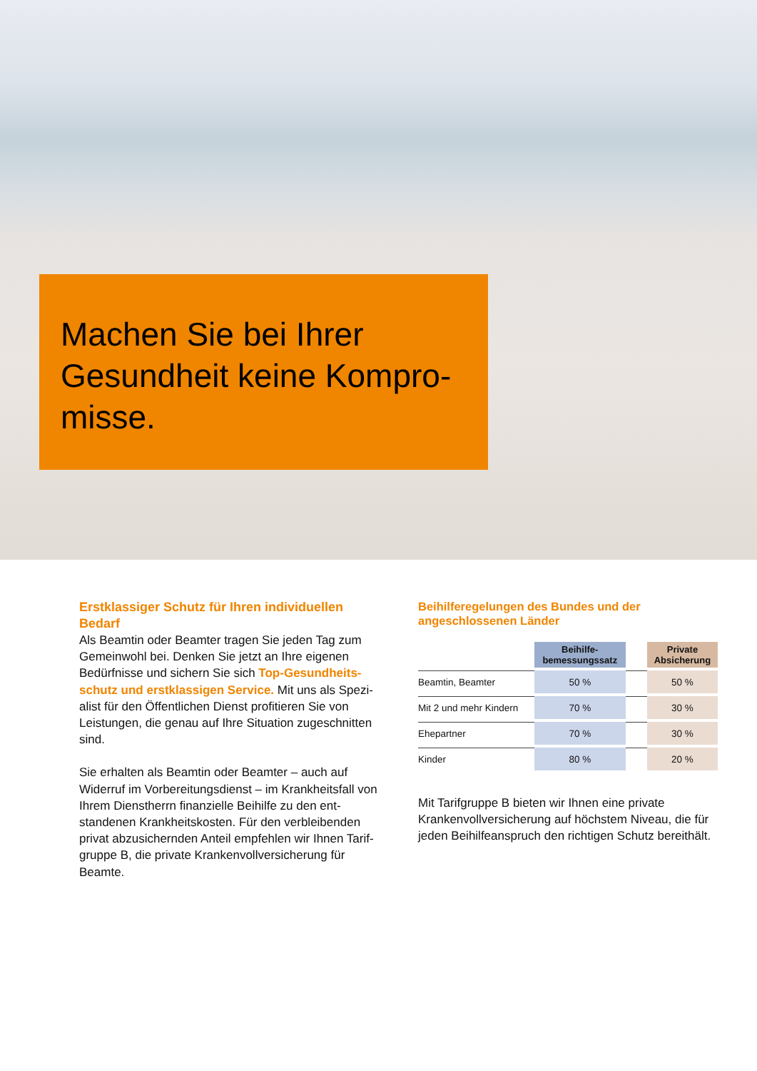Machen Sie bei Ihrer Gesundheit keine Kompro-misse.
Erstklassiger Schutz für Ihren individuellen Bedarf
Als Beamtin oder Beamter tragen Sie jeden Tag zum Gemeinwohl bei. Denken Sie jetzt an Ihre eigenen Bedürfnisse und sichern Sie sich Top-Gesundheits-schutz und erstklassigen Service. Mit uns als Spezi-alist für den Öffentlichen Dienst profitieren Sie von Leistungen, die genau auf Ihre Situation zugeschnitten sind.
Sie erhalten als Beamtin oder Beamter – auch auf Widerruf im Vorbereitungsdienst – im Krankheitsfall von Ihrem Dienstherrn finanzielle Beihilfe zu den ent-standenen Krankheitskosten. Für den verbleibenden privat abzusichernden Anteil empfehlen wir Ihnen Tarif-gruppe B, die private Krankenvollversicherung für Beamte.
Beihilferegelungen des Bundes und der angeschlossenen Länder
| | Beihilfe- bemessungssatz | | Private Absicherung |
| --- | --- | --- | --- |
| Beamtin, Beamter | 50 % | | 50 % |
| Mit 2 und mehr Kindern | 70 % | | 30 % |
| Ehepartner | 70 % | | 30 % |
| Kinder | 80 % | | 20 % |
Mit Tarifgruppe B bieten wir Ihnen eine private Krankenvollversicherung auf höchstem Niveau, die für jeden Beihilfeanspruch den richtigen Schutz bereithält.